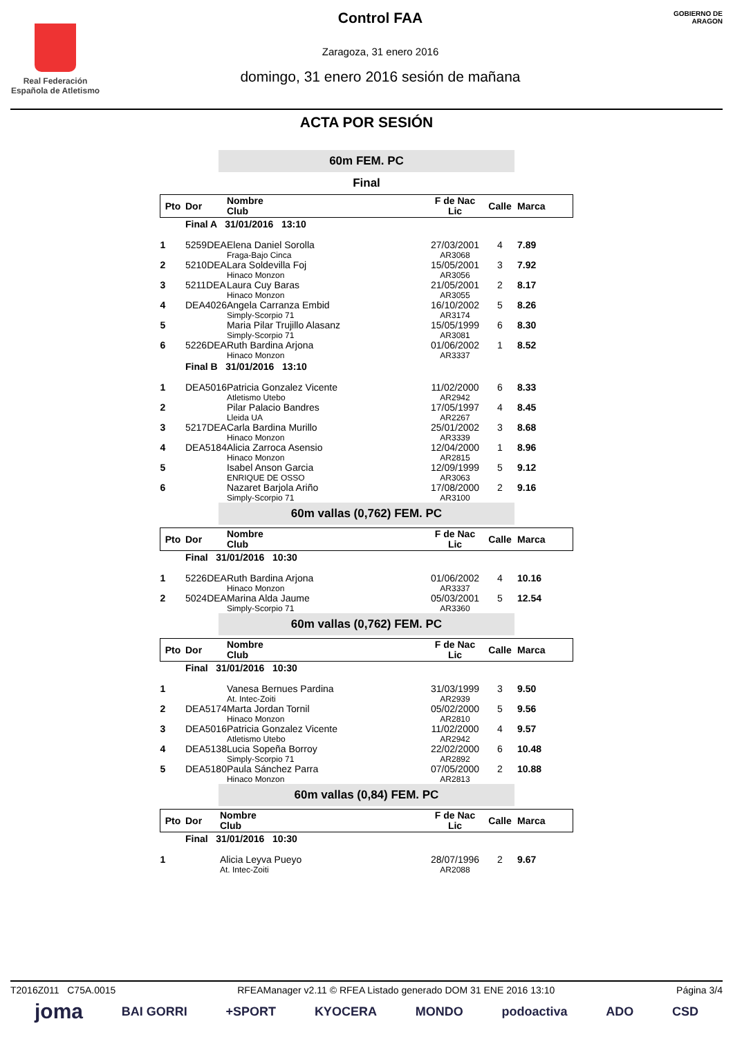Real Federación
Española de Atletismo
Control FAA
Zaragoza, 31 enero 2016
domingo, 31 enero 2016 sesión de mañana
GOBIERNO DE ARAGON
ACTA POR SESIÓN
60m FEM. PC
Final
| Pto | Dor | Nombre Club | F de Nac Lic | Calle | Marca |
| --- | --- | --- | --- | --- | --- |
| | Final A 31/01/2016 13:10 | | | | |
| 1 | 5259DEA | Elena Daniel Sorolla Fraga-Bajo Cinca | 27/03/2001 AR3068 | 4 | 7.89 |
| 2 | 5210DEA | Lara Soldevilla Foj Hinaco Monzon | 15/05/2001 AR3056 | 3 | 7.92 |
| 3 | 5211DEA | Laura Cuy Baras Hinaco Monzon | 21/05/2001 AR3055 | 2 | 8.17 |
| 4 | DEA4026 | Angela Carranza Embid Simply-Scorpio 71 | 16/10/2002 AR3174 | 5 | 8.26 |
| 5 | | Maria Pilar Trujillo Alasanz Simply-Scorpio 71 | 15/05/1999 AR3081 | 6 | 8.30 |
| 6 | 5226DEA | Ruth Bardina Arjona Hinaco Monzon | 01/06/2002 AR3337 | 1 | 8.52 |
| | Final B 31/01/2016 13:10 | | | | |
| 1 | DEA5016 | Patricia Gonzalez Vicente Atletismo Utebo | 11/02/2000 AR2942 | 6 | 8.33 |
| 2 | | Pilar Palacio Bandres Lleida UA | 17/05/1997 AR2267 | 4 | 8.45 |
| 3 | 5217DEA | Carla Bardina Murillo Hinaco Monzon | 25/01/2002 AR3339 | 3 | 8.68 |
| 4 | DEA5184 | Alicia Zarroca Asensio Hinaco Monzon | 12/04/2000 AR2815 | 1 | 8.96 |
| 5 | | Isabel Anson Garcia ENRIQUE DE OSSO | 12/09/1999 AR3063 | 5 | 9.12 |
| 6 | | Nazaret Barjola Ariño Simply-Scorpio 71 | 17/08/2000 AR3100 | 2 | 9.16 |
60m vallas (0,762) FEM. PC
| Pto | Dor | Nombre Club | F de Nac Lic | Calle | Marca |
| --- | --- | --- | --- | --- | --- |
| | Final 31/01/2016 10:30 | | | | |
| 1 | 5226DEA | Ruth Bardina Arjona Hinaco Monzon | 01/06/2002 AR3337 | 4 | 10.16 |
| 2 | 5024DEA | Marina Alda Jaume Simply-Scorpio 71 | 05/03/2001 AR3360 | 5 | 12.54 |
60m vallas (0,762) FEM. PC
| Pto | Dor | Nombre Club | F de Nac Lic | Calle | Marca |
| --- | --- | --- | --- | --- | --- |
| | Final 31/01/2016 10:30 | | | | |
| 1 | | Vanesa Bernues Pardina At. Intec-Zoiti | 31/03/1999 AR2939 | 3 | 9.50 |
| 2 | DEA5174 | Marta Jordan Tornil Hinaco Monzon | 05/02/2000 AR2810 | 5 | 9.56 |
| 3 | DEA5016 | Patricia Gonzalez Vicente Atletismo Utebo | 11/02/2000 AR2942 | 4 | 9.57 |
| 4 | DEA5138 | Lucia Sopeña Borroy Simply-Scorpio 71 | 22/02/2000 AR2892 | 6 | 10.48 |
| 5 | DEA5180 | Paula Sánchez Parra Hinaco Monzon | 07/05/2000 AR2813 | 2 | 10.88 |
60m vallas (0,84) FEM. PC
| Pto | Dor | Nombre Club | F de Nac Lic | Calle | Marca |
| --- | --- | --- | --- | --- | --- |
| | Final 31/01/2016 10:30 | | | | |
| 1 | | Alicia Leyva Pueyo At. Intec-Zoiti | 28/07/1996 AR2088 | 2 | 9.67 |
T2016Z011 C75A.0015 RFEAManager v2.11 © RFEA Listado generado DOM 31 ENE 2016 13:10 Página 3/4
joma BAI GORRI +SPORT KYOCERA MONDO podoactiva ADO CSD